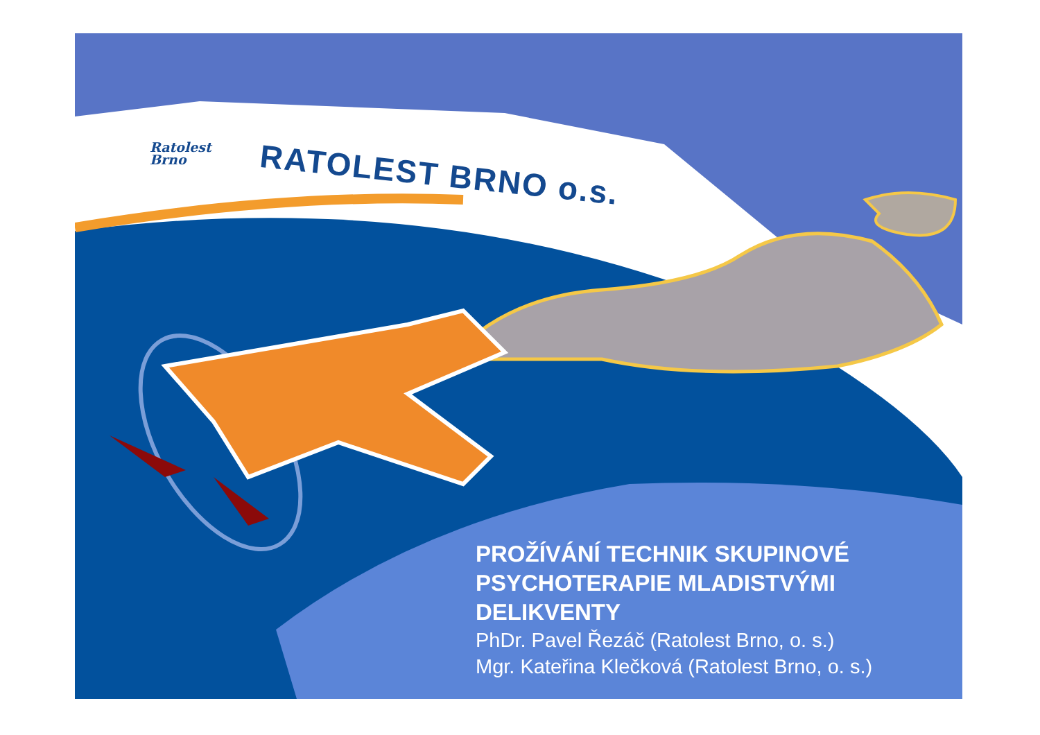Ratolest
Brno
RATOLEST BRNO o.s.
PROŽÍVÁNÍ TECHNIK SKUPINOVÉ PSYCHOTERAPIE MLADISTVÝMI DELIKVENTY
PhDr. Pavel Řezáč (Ratolest Brno, o. s.)
Mgr. Kateřina Klečková (Ratolest Brno, o. s.)